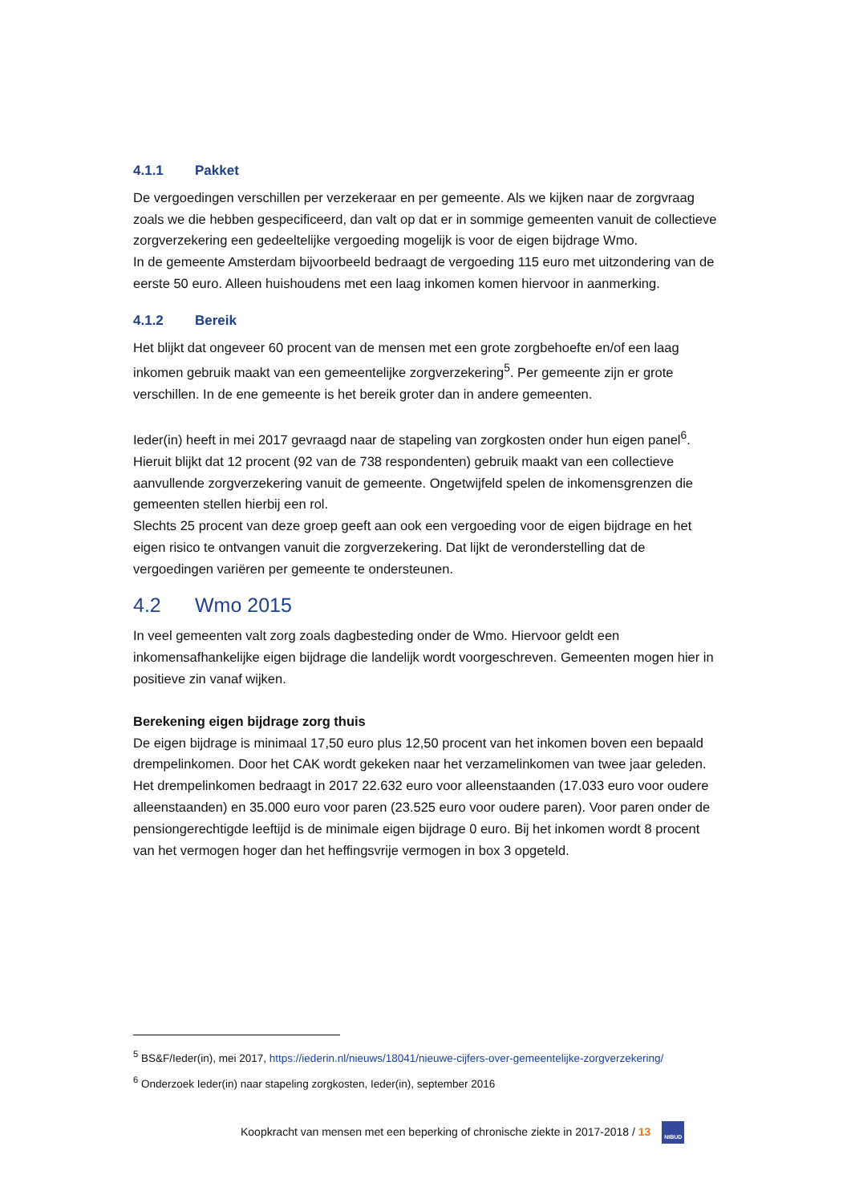4.1.1 Pakket
De vergoedingen verschillen per verzekeraar en per gemeente. Als we kijken naar de zorgvraag zoals we die hebben gespecificeerd, dan valt op dat er in sommige gemeenten vanuit de collectieve zorgverzekering een gedeeltelijke vergoeding mogelijk is voor de eigen bijdrage Wmo.
In de gemeente Amsterdam bijvoorbeeld bedraagt de vergoeding 115 euro met uitzondering van de eerste 50 euro. Alleen huishoudens met een laag inkomen komen hiervoor in aanmerking.
4.1.2 Bereik
Het blijkt dat ongeveer 60 procent van de mensen met een grote zorgbehoefte en/of een laag inkomen gebruik maakt van een gemeentelijke zorgverzekering<sup>5</sup>. Per gemeente zijn er grote verschillen. In de ene gemeente is het bereik groter dan in andere gemeenten.
Ieder(in) heeft in mei 2017 gevraagd naar de stapeling van zorgkosten onder hun eigen panel<sup>6</sup>. Hieruit blijkt dat 12 procent (92 van de 738 respondenten) gebruik maakt van een collectieve aanvullende zorgverzekering vanuit de gemeente. Ongetwijfeld spelen de inkomensgrenzen die gemeenten stellen hierbij een rol.
Slechts 25 procent van deze groep geeft aan ook een vergoeding voor de eigen bijdrage en het eigen risico te ontvangen vanuit die zorgverzekering. Dat lijkt de veronderstelling dat de vergoedingen variëren per gemeente te ondersteunen.
4.2 Wmo 2015
In veel gemeenten valt zorg zoals dagbesteding onder de Wmo. Hiervoor geldt een inkomensafhankelijke eigen bijdrage die landelijk wordt voorgeschreven. Gemeenten mogen hier in positieve zin vanaf wijken.
Berekening eigen bijdrage zorg thuis
De eigen bijdrage is minimaal 17,50 euro plus 12,50 procent van het inkomen boven een bepaald drempelinkomen. Door het CAK wordt gekeken naar het verzamelinkomen van twee jaar geleden. Het drempelinkomen bedraagt in 2017 22.632 euro voor alleenstaanden (17.033 euro voor oudere alleenstaanden) en 35.000 euro voor paren (23.525 euro voor oudere paren). Voor paren onder de pensiongerechtigde leeftijd is de minimale eigen bijdrage 0 euro. Bij het inkomen wordt 8 procent van het vermogen hoger dan het heffingsvrije vermogen in box 3 opgeteld.
<sup>5</sup> BS&F/Ieder(in), mei 2017, https://iederin.nl/nieuws/18041/nieuwe-cijfers-over-gemeentelijke-zorgverzekering/
<sup>6</sup> Onderzoek Ieder(in) naar stapeling zorgkosten, Ieder(in), september 2016
Koopkracht van mensen met een beperking of chronische ziekte in 2017-2018 / 13 NIBUD